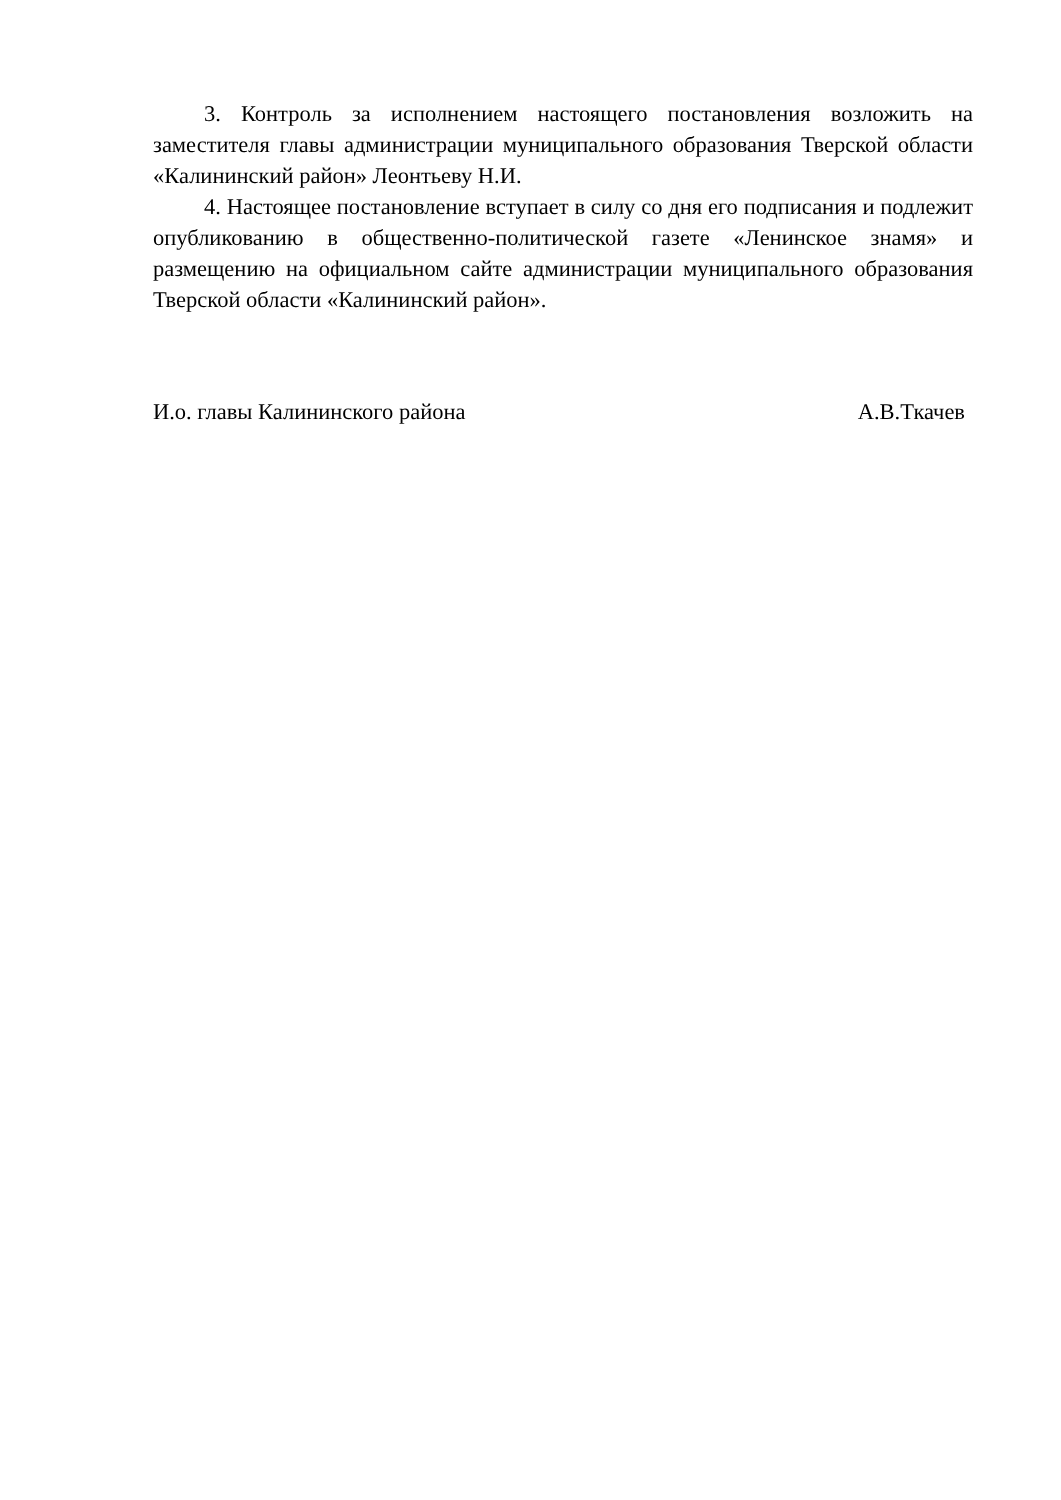3. Контроль за исполнением настоящего постановления возложить на заместителя главы администрации муниципального образования Тверской области «Калининский район» Леонтьеву Н.И.
4. Настоящее постановление вступает в силу со дня его подписания и подлежит опубликованию в общественно-политической газете «Ленинское знамя» и размещению на официальном сайте администрации муниципального образования Тверской области «Калининский район».
И.о. главы Калининского района А.В.Ткачев